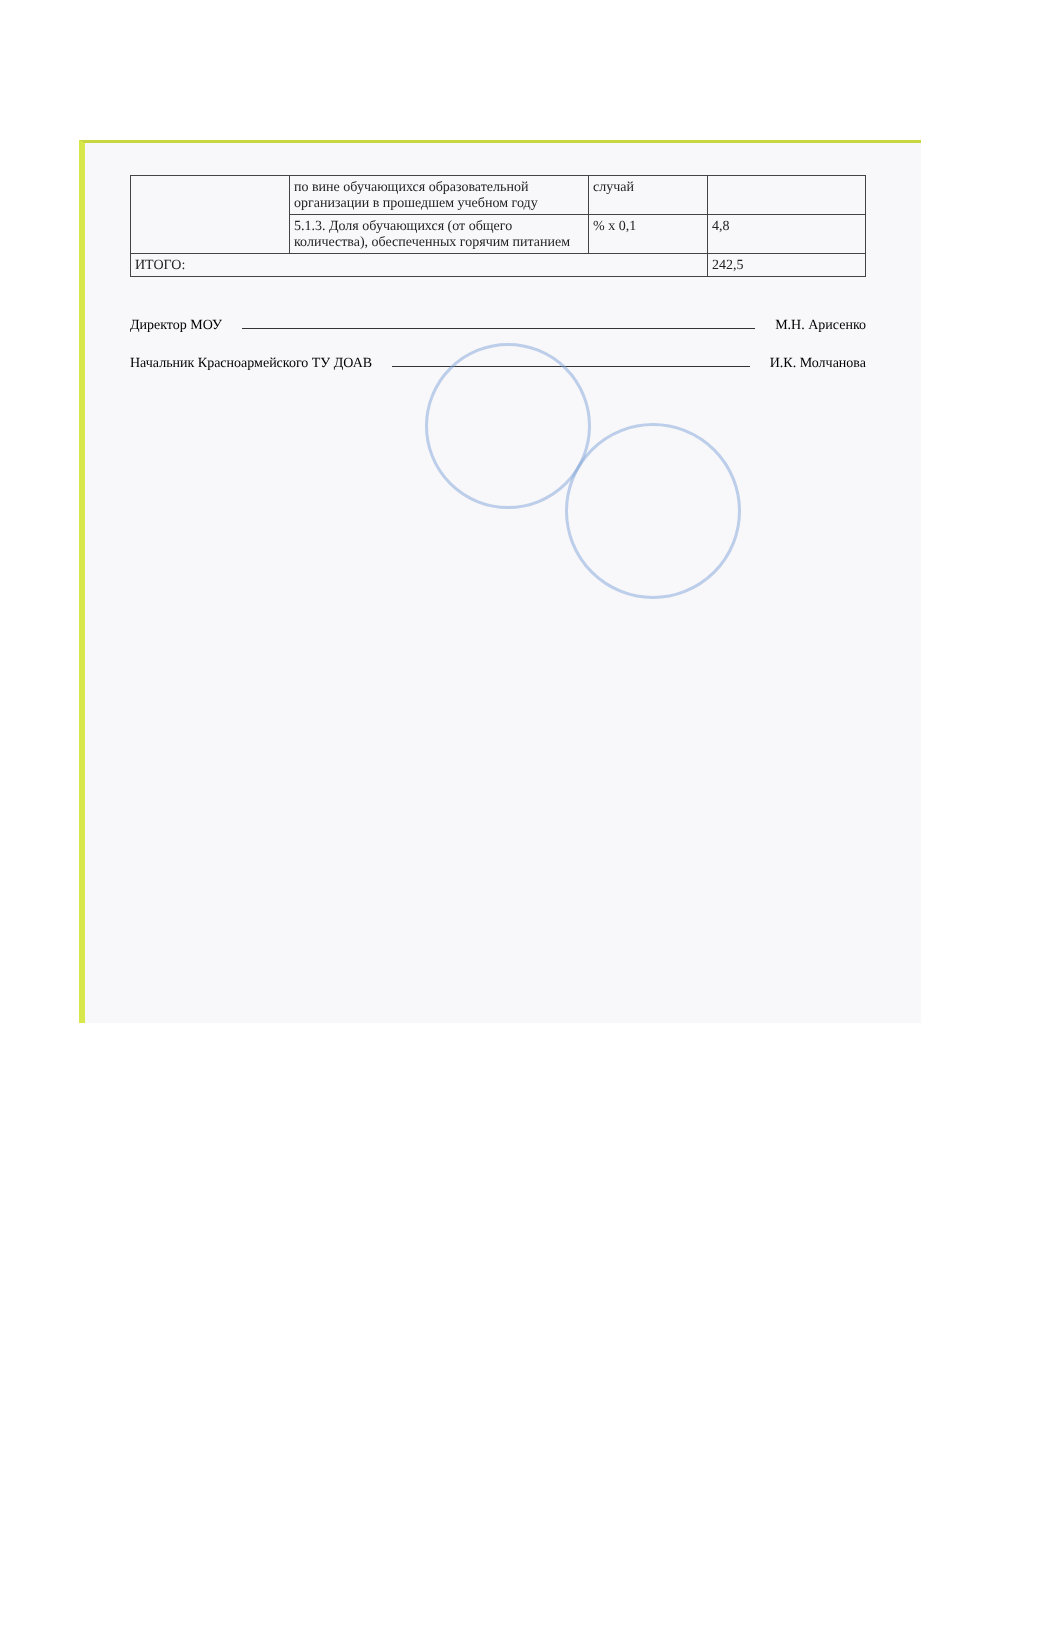| | по вине обучающихся образовательной организации в прошедшем учебном году | случай | |
| | 5.1.3. Доля обучающихся (от общего количества), обеспеченных горячим питанием | % х 0,1 | 4,8 |
| ИТОГО: | | | 242,5 |
Директор МОУ М.Н. Арисенко
Начальник Красноармейского ТУ ДОАВ И.К. Молчанова